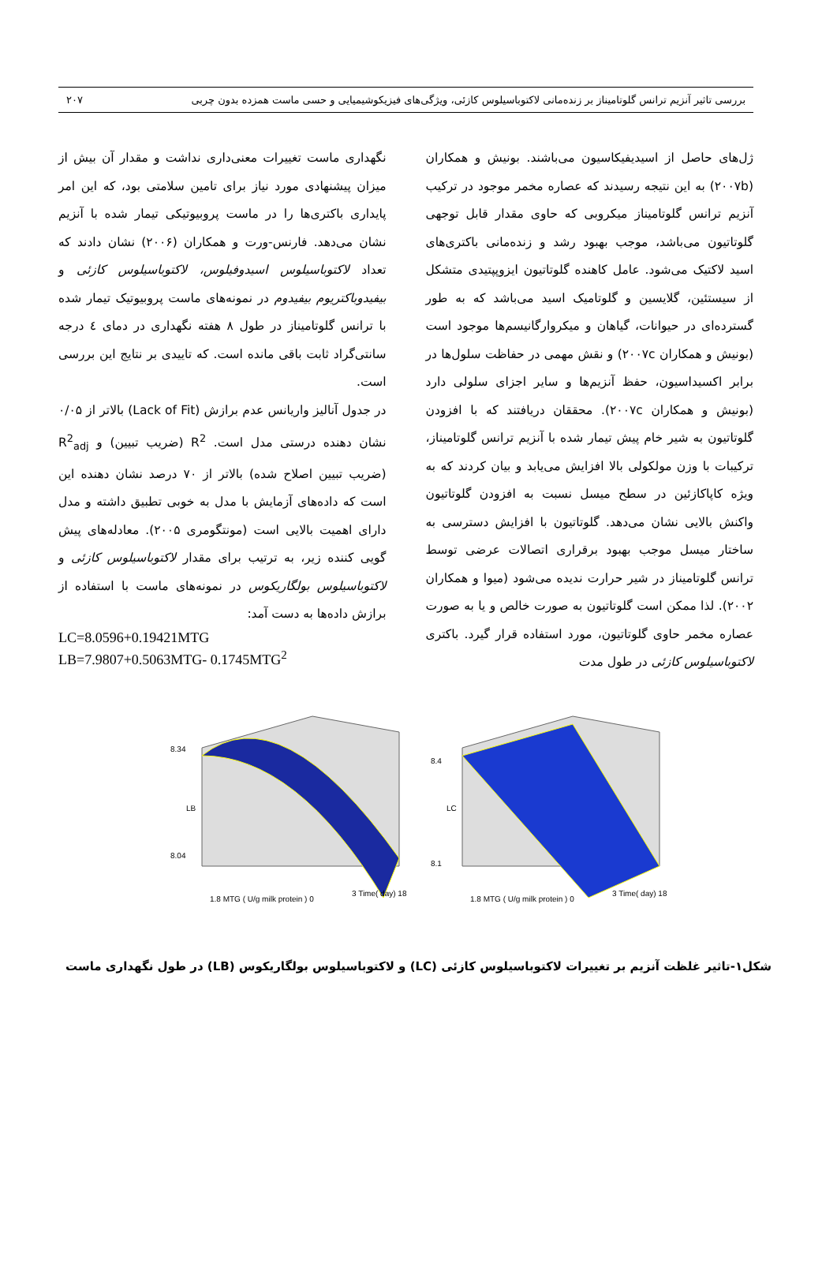بررسی تاثیر آنزیم ترانس گلوتامیناز بر زنده‌مانی لاکتوباسیلوس کازئی، ویژگی‌های فیزیکوشیمیایی و حسی ماست همزده بدون چربی ۲۰۷
ژل‌های حاصل از اسیدیفیکاسیون می‌باشند. بونیش و همکاران (۲۰۰۷b) به این نتیجه رسیدند که عصاره مخمر موجود در ترکیب آنزیم ترانس گلوتامیناز میکروبی که حاوی مقدار قابل توجهی گلوتاتیون می‌باشد، موجب بهبود رشد و زنده‌مانی باکتری‌های اسید لاکتیک می‌شود. عامل کاهنده گلوتاتیون ایزوپپتیدی متشکل از سیستئین، گلایسین و گلوتامیک اسید می‌باشد که به طور گسترده‌ای در حیوانات، گیاهان و میکروارگانیسم‌ها موجود است (بونیش و همکاران ۲۰۰۷c) و نقش مهمی در حفاظت سلول‌ها در برابر اکسیداسیون، حفظ آنزیم‌ها و سایر اجزای سلولی دارد (بونیش و همکاران ۲۰۰۷c). محققان دریافتند که با افزودن گلوتاتیون به شیر خام پیش تیمار شده با آنزیم ترانس گلوتامیناز، ترکیبات با وزن مولکولی بالا افزایش می‌یابد و بیان کردند که به ویژه کاپاکازئین در سطح میسل نسبت به افزودن گلوتاتیون واکنش بالایی نشان می‌دهد. گلوتاتیون با افزایش دسترسی به ساختار میسل موجب بهبود برقراری اتصالات عرضی توسط ترانس گلوتامیناز در شیر حرارت ندیده می‌شود (میوا و همکاران ۲۰۰۲). لذا ممکن است گلوتاتیون به صورت خالص و یا به صورت عصاره مخمر حاوی گلوتاتیون، مورد استفاده قرار گیرد. باکتری لاکتوباسیلوس کازئی در طول مدت
نگهداری ماست تغییرات معنی‌داری نداشت و مقدار آن بیش از میزان پیشنهادی مورد نیاز برای تامین سلامتی بود، که این امر پایداری باکتری‌ها را در ماست پروبیوتیکی تیمار شده با آنزیم نشان می‌دهد. فارنس-ورت و همکاران (۲۰۰۶) نشان دادند که تعداد لاکتوباسیلوس اسیدوفیلوس، لاکتوباسیلوس کازئی و بیفیدوباکتریوم بیفیدوم در نمونه‌های ماست پروبیوتیک تیمار شده با ترانس گلوتامیناز در طول ۸ هفته نگهداری در دمای ٤ درجه سانتی‌گراد ثابت باقی مانده است. که تاییدی بر نتایج این بررسی است.
در جدول آنالیز واریانس عدم برازش (Lack of Fit) بالاتر از ۰/۰۵ نشان دهنده درستی مدل است. R<sup>2</sup> (ضریب تبیین) و R<sup>2</sup><sub>adj</sub> (ضریب تبیین اصلاح شده) بالاتر از ۷۰ درصد نشان دهنده این است که داده‌های آزمایش با مدل به خوبی تطبیق داشته و مدل دارای اهمیت بالایی است (مونتگومری ۲۰۰۵). معادله‌های پیش گویی کننده زیر، به ترتیب برای مقدار لاکتوباسیلوس کازئی و لاکتوباسیلوس بولگاریکوس در نمونه‌های ماست با استفاده از برازش داده‌ها به دست آمد:
LC=8.0596+0.19421MTG
LB=7.9807+0.5063MTG- 0.1745MTG<sup>2</sup>
8.34
8.04
LB
1.8 MTG ( U/g milk protein ) 0
3 Time( day) 18
8.4
8.1
LC
1.8 MTG ( U/g milk protein ) 0
3 Time( day) 18
شکل۱-تاثیر غلظت آنزیم بر تغییرات لاکتوباسیلوس کازئی (LC) و لاکتوباسیلوس بولگاریکوس (LB) در طول نگهداری ماست